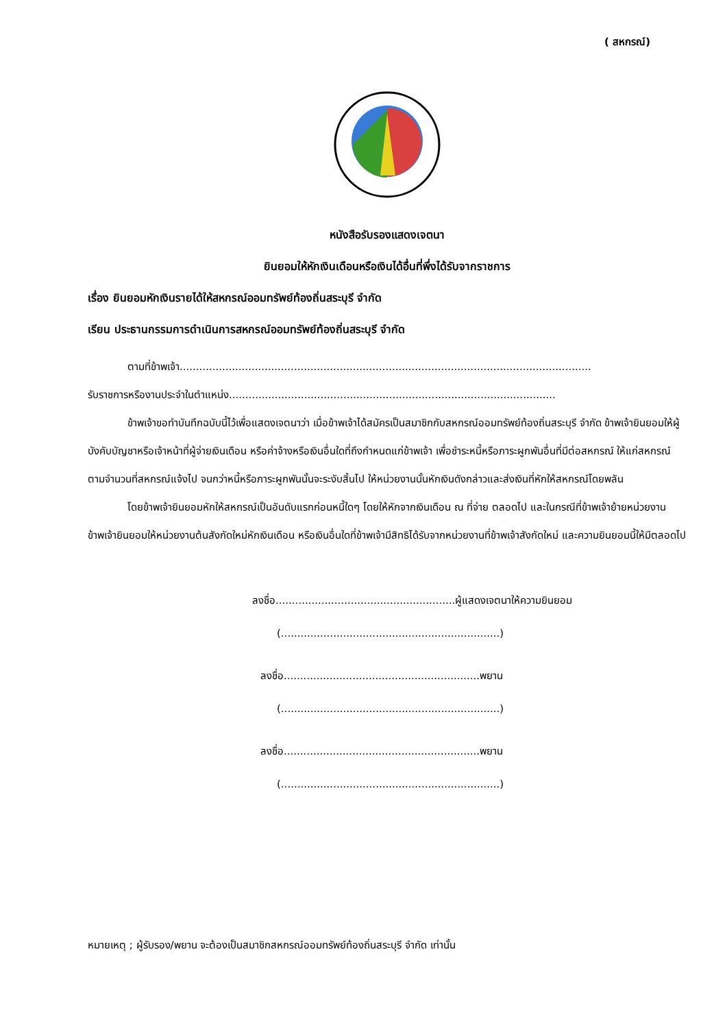( สหกรณ์)
หนังสือรับรองแสดงเจตนา
ยินยอมให้หักเงินเดือนหรือเงินได้อื่นที่พึ่งได้รับจากราชการ
เรื่อง ยินยอมหักเงินรายได้ให้สหกรณ์ออมทรัพย์ท้องถิ่นสระบุรี จำกัด
เรียน ประธานกรรมการดำเนินการสหกรณ์ออมทรัพย์ท้องถิ่นสระบุรี จำกัด
ตามที่ข้าพเจ้า..............................................................................................................................
รับราชการหรืองานประจำในตำแหน่ง....................................................................................................
ข้าพเจ้าขอทำบันทึกฉบับนี้ไว้เพื่อแสดงเจตนาว่า เมื่อข้าพเจ้าได้สมัครเป็นสมาชิกกับสหกรณ์ออมทรัพย์ท้องถิ่นสระบุรี จำกัด ข้าพเจ้ายินยอมให้ผู้บังคับบัญชาหรือเจ้าหน้าที่ผู้จ่ายเงินเดือน หรือค่าจ้างหรือเงินอื่นใดที่ถึงกำหนดแก่ข้าพเจ้า เพื่อชำระหนี้หรือภาระผูกพันอื่นที่มีต่อสหกรณ์ ให้แก่สหกรณ์ตามจำนวนที่สหกรณ์แจ้งไป จนกว่าหนี้หรือภาระผูกพันนั้นจะระงับสิ้นไป ให้หน่วยงานนั้นหักเงินดังกล่าวและส่งเงินที่หักให้สหกรณ์โดยพลัน
โดยข้าพเจ้ายินยอมหักให้สหกรณ์เป็นอันดับแรกก่อนหนี้ใดๆ โดยให้หักจากเงินเดือน ณ ที่จ่าย ตลอดไป และในกรณีที่ข้าพเจ้าย้ายหน่วยงาน ข้าพเจ้ายินยอมให้หน่วยงานต้นสังกัดใหม่หักเงินเดือน หรือเงินอื่นใดที่ข้าพเจ้ามีสิทธิได้รับจากหน่วยงานที่ข้าพเจ้าสังกัดใหม่ และความยินยอมนี้ให้มีตลอดไป
ลงชื่อ.......................................................ผู้แสดงเจตนาให้ความยินยอม
(...................................................................)
ลงชื่อ............................................................พยาน
(...................................................................)
ลงชื่อ............................................................พยาน
(...................................................................)
หมายเหตุ ; ผู้รับรอง/พยาน จะต้องเป็นสมาชิกสหกรณ์ออมทรัพย์ท้องถิ่นสระบุรี จำกัด เท่านั้น